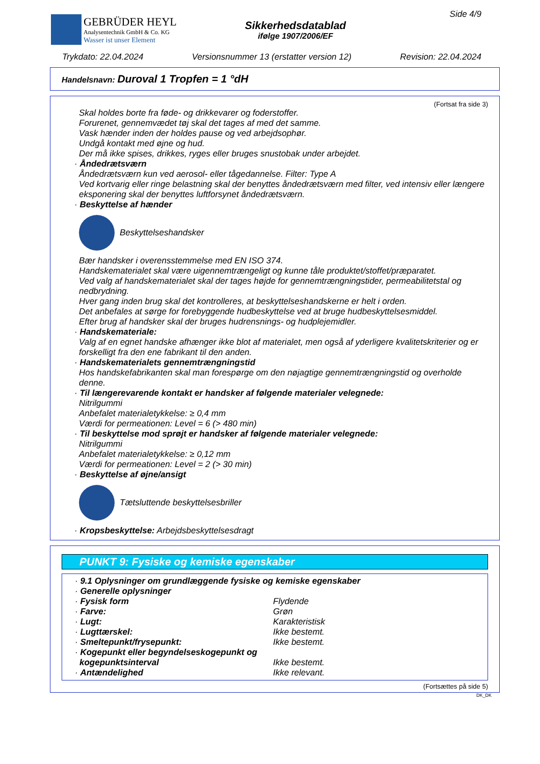GEBRÜDER HEYL
Analysentechnik GmbH & Co. KG
Wasser ist unser Element
Sikkerhedsdatablad
ifølge 1907/2006/EF
Side 4/9
Trykdato: 22.04.2024 Versionsnummer 13 (erstatter version 12) Revision: 22.04.2024
Handelsnavn: Duroval 1 Tropfen = 1 °dH
(Fortsat fra side 3)
Skal holdes borte fra føde- og drikkevarer og foderstoffer.
Forurenet, gennemvædet tøj skal det tages af med det samme.
Vask hænder inden der holdes pause og ved arbejdsophør.
Undgå kontakt med øjne og hud.
Der må ikke spises, drikkes, ryges eller bruges snustobak under arbejdet.
· Åndedrætsværn
Åndedrætsværn kun ved aerosol- eller tågedannelse. Filter: Type A
Ved kortvarig eller ringe belastning skal der benyttes åndedrætsværn med filter, ved intensiv eller længere eksponering skal der benyttes luftforsynet åndedrætsværn.
· Beskyttelse af hænder
Beskyttelseshandsker
Bær handsker i overensstemmelse med EN ISO 374.
Handskematerialet skal være uigennemtrængeligt og kunne tåle produktet/stoffet/præparatet.
Ved valg af handskematerialet skal der tages højde for gennemtrængningstider, permeabilitetstal og nedbrydning.
Hver gang inden brug skal det kontrolleres, at beskyttelseshandskerne er helt i orden.
Det anbefales at sørge for forebyggende hudbeskyttelse ved at bruge hudbeskyttelsesmiddel.
Efter brug af handsker skal der bruges hudrensnings- og hudplejemidler.
· Handskemateriale:
Valg af en egnet handske afhænger ikke blot af materialet, men også af yderligere kvalitetskriterier og er forskelligt fra den ene fabrikant til den anden.
· Handskematerialets gennemtrængningstid
Hos handskefabrikanten skal man forespørge om den nøjagtige gennemtrængningstid og overholde denne.
· Til længerevarende kontakt er handsker af følgende materialer velegnede:
Nitrilgummi
Anbefalet materialetykkelse: ≥ 0,4 mm
Værdi for permeationen: Level = 6 (> 480 min)
· Til beskyttelse mod sprøjt er handsker af følgende materialer velegnede:
Nitrilgummi
Anbefalet materialetykkelse: ≥ 0,12 mm
Værdi for permeationen: Level = 2 (> 30 min)
· Beskyttelse af øjne/ansigt
Tætsluttende beskyttelsesbriller
· Kropsbeskyttelse: Arbejdsbeskyttelsesdragt
PUNKT 9: Fysiske og kemiske egenskaber
| · 9.1 Oplysninger om grundlæggende fysiske og kemiske egenskaber | |
| · Generelle oplysninger | |
| · Fysisk form | Flydende |
| · Farve: | Grøn |
| · Lugt: | Karakteristisk |
| · Lugttærskel: | Ikke bestemt. |
| · Smeltepunkt/frysepunkt: | Ikke bestemt. |
| · Kogepunkt eller begyndelseskogepunkt og kogepunktsinterval | Ikke bestemt. |
| · Antændelighed | Ikke relevant. |
(Fortsættes på side 5)
DK_DK